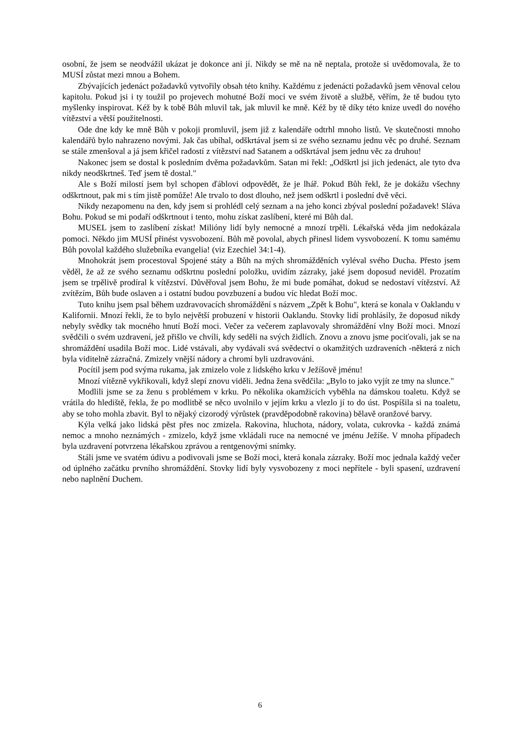osobní, že jsem se neodvážil ukázat je dokonce ani jí. Nikdy se mě na ně neptala, protože si uvědomovala, že to MUSÍ zůstat mezi mnou a Bohem.
Zbývajících jedenáct požadavků vytvořily obsah této knihy. Každému z jedenácti požadavků jsem věnoval celou kapitolu. Pokud jsi i ty toužil po projevech mohutné Boží moci ve svém životě a službě, věřím, že tě budou tyto myšlenky inspirovat. Kéž by k tobě Bůh mluvil tak, jak mluvil ke mně. Kéž by tě díky této knize uvedl do nového vítězství a větší použitelnosti.
Ode dne kdy ke mně Bůh v pokoji promluvil, jsem již z kalendáře odtrhl mnoho listů. Ve skutečnosti mnoho kalendářů bylo nahrazeno novými. Jak čas ubíhal, odškrtával jsem si ze svého seznamu jednu věc po druhé. Seznam se stále zmenšoval a já jsem křičel radostí z vítězství nad Satanem a odškrtával jsem jednu věc za druhou!
Nakonec jsem se dostal k posledním dvěma požadavkům. Satan mi řekl: „Odškrtl jsi jich jedenáct, ale tyto dva nikdy neodškrtneš. Teď jsem tě dostal."
Ale s Boží milostí jsem byl schopen ďáblovi odpovědět, že je lhář. Pokud Bůh řekl, že je dokážu všechny odškrtnout, pak mi s tím jistě pomůže! Ale trvalo to dost dlouho, než jsem odškrtl i poslední dvě věci.
Nikdy nezapomenu na den, kdy jsem si prohlédl celý seznam a na jeho konci zbýval poslední požadavek! Sláva Bohu. Pokud se mi podaří odškrtnout i tento, mohu získat zaslíbení, které mi Bůh dal.
MUSEL jsem to zaslíbení získat! Milióny lidí byly nemocné a mnozí trpěli. Lékařská věda jim nedokázala pomoci. Někdo jim MUSÍ přinést vysvobození. Bůh mě povolal, abych přinesl lidem vysvobození. K tomu samému Bůh povolal každého služebníka evangelia! (viz Ezechiel 34:1-4).
Mnohokrát jsem procestoval Spojené státy a Bůh na mých shromážděních vyléval svého Ducha. Přesto jsem věděl, že až ze svého seznamu odškrtnu poslední položku, uvidím zázraky, jaké jsem doposud neviděl. Prozatím jsem se trpělivě prodíral k vítězství. Důvěřoval jsem Bohu, že mi bude pomáhat, dokud se nedostaví vítězství. Až zvítězím, Bůh bude oslaven a i ostatní budou povzbuzení a budou víc hledat Boží moc.
Tuto knihu jsem psal během uzdravovacích shromáždění s názvem „Zpět k Bohu", která se konala v Oaklandu v Kalifornii. Mnozí řekli, že to bylo největší probuzení v historii Oaklandu. Stovky lidí prohlásily, že doposud nikdy nebyly svědky tak mocného hnutí Boží moci. Večer za večerem zaplavovaly shromáždění vlny Boží moci. Mnozí svědčili o svém uzdravení, jež přišlo ve chvíli, kdy seděli na svých židlích. Znovu a znovu jsme pociťovali, jak se na shromáždění usadila Boží moc. Lidé vstávali, aby vydávali svá svědectví o okamžitých uzdraveních -některá z nich byla viditelně zázračná. Zmizely vnější nádory a chromí byli uzdravováni.
Pocítil jsem pod svýma rukama, jak zmizelo vole z lidského krku v Ježíšově jménu!
Mnozí vítězně vykřikovali, když slepí znovu viděli. Jedna žena svědčila: „Bylo to jako vyjít ze tmy na slunce."
Modlili jsme se za ženu s problémem v krku. Po několika okamžicích vyběhla na dámskou toaletu. Když se vrátila do hlediště, řekla, že po modlitbě se něco uvolnilo v jejím krku a vlezlo jí to do úst. Pospíšila si na toaletu, aby se toho mohla zbavit. Byl to nějaký cizorodý výrůstek (pravděpodobně rakovina) bělavě oranžové barvy.
Kýla velká jako lidská pěst přes noc zmizela. Rakovina, hluchota, nádory, volata, cukrovka - každá známá nemoc a mnoho neznámých - zmizelo, když jsme vkládali ruce na nemocné ve jménu Ježíše. V mnoha případech byla uzdravení potvrzena lékařskou zprávou a rentgenovými snímky.
Stáli jsme ve svatém údivu a podivovali jsme se Boží moci, která konala zázraky. Boží moc jednala každý večer od úplného začátku prvního shromáždění. Stovky lidí byly vysvobozeny z moci nepřítele - byli spasení, uzdravení nebo naplnění Duchem.
6